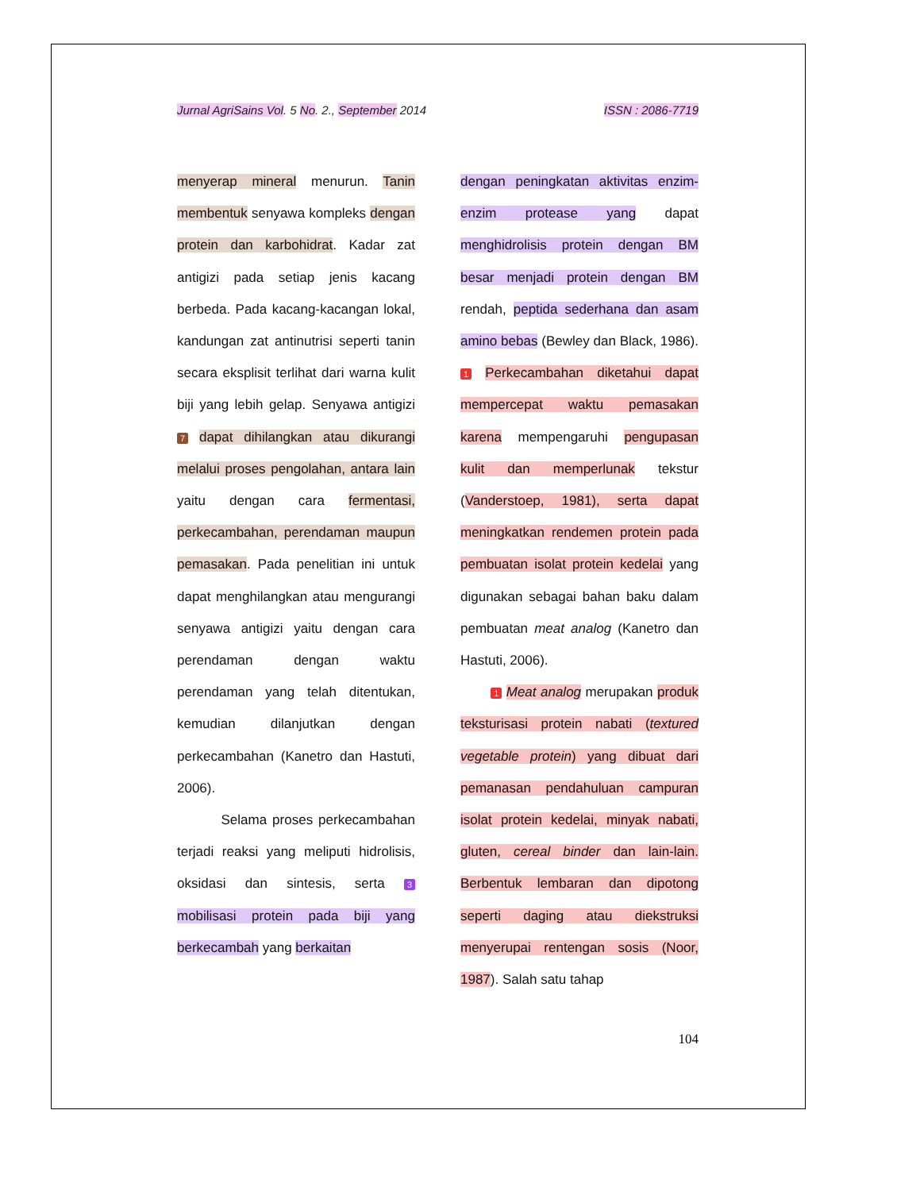Jurnal AgriSains Vol. 5 No. 2., September 2014 ISSN : 2086-7719
menyerap mineral menurun. Tanin membentuk senyawa kompleks dengan protein dan karbohidrat. Kadar zat antigizi pada setiap jenis kacang berbeda. Pada kacang-kacangan lokal, kandungan zat antinutrisi seperti tanin secara eksplisit terlihat dari warna kulit biji yang lebih gelap. Senyawa antigizi 7 dapat dihilangkan atau dikurangi melalui proses pengolahan, antara lain yaitu dengan cara fermentasi, perkecambahan, perendaman maupun pemasakan. Pada penelitian ini untuk dapat menghilangkan atau mengurangi senyawa antigizi yaitu dengan cara perendaman dengan waktu perendaman yang telah ditentukan, kemudian dilanjutkan dengan perkecambahan (Kanetro dan Hastuti, 2006).
Selama proses perkecambahan terjadi reaksi yang meliputi hidrolisis, oksidasi dan sintesis, serta 3 mobilisasi protein pada biji yang berkecambah yang berkaitan
dengan peningkatan aktivitas enzim-enzim protease yang dapat menghidrolisis protein dengan BM besar menjadi protein dengan BM rendah, peptida sederhana dan asam amino bebas (Bewley dan Black, 1986). 1 Perkecambahan diketahui dapat mempercepat waktu pemasakan karena mempengaruhi pengupasan kulit dan memperlunak tekstur (Vanderstoep, 1981), serta dapat meningkatkan rendemen protein pada pembuatan isolat protein kedelai yang digunakan sebagai bahan baku dalam pembuatan meat analog (Kanetro dan Hastuti, 2006).
1 Meat analog merupakan produk teksturisasi protein nabati (textured vegetable protein) yang dibuat dari pemanasan pendahuluan campuran isolat protein kedelai, minyak nabati, gluten, cereal binder dan lain-lain. Berbentuk lembaran dan dipotong seperti daging atau diekstruksi menyerupai rentengan sosis (Noor, 1987). Salah satu tahap
104